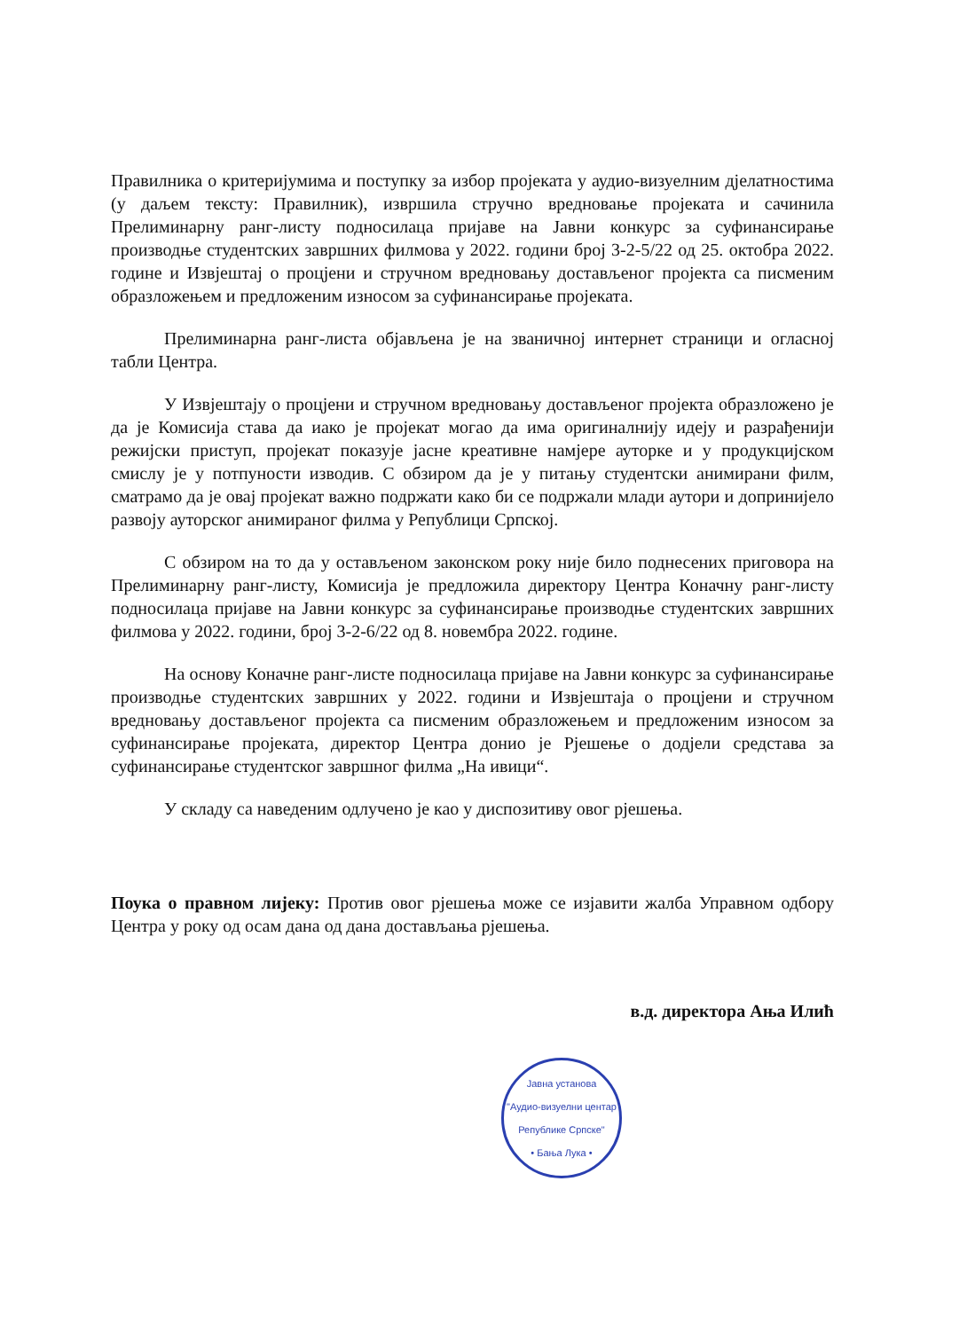Правилника о критеријумима и поступку за избор пројеката у аудио-визуелним дјелатностима (у даљем тексту: Правилник), извршила стручно вредновање пројеката и сачинила Прелиминарну ранг-листу подносилаца пријаве на Јавни конкурс за суфинансирање производње студентских завршних филмова у 2022. години број 3-2-5/22 од 25. октобра 2022. године и Извјештај о процјени и стручном вредновању достављеног пројекта са писменим образложењем и предложеним износом за суфинансирање пројеката.
Прелиминарна ранг-листа објављена је на званичној интернет страници и огласној табли Центра.
У Извјештају о процјени и стручном вредновању достављеног пројекта образложено је да је Комисија става да иако је пројекат могао да има оригиналнију идеју и разрађенији режијски приступ, пројекат показује јасне креативне намјере ауторке и у продукцијском смислу је у потпуности изводив. С обзиром да је у питању студентски анимирани филм, сматрамо да је овај пројекат важно подржати како би се подржали млади аутори и допринијело развоју ауторског анимираног филма у Републици Српској.
С обзиром на то да у остављеном законском року није било поднесених приговора на Прелиминарну ранг-листу, Комисија је предложила директору Центра Коначну ранг-листу подносилаца пријаве на Јавни конкурс за суфинансирање производње студентских завршних филмова у 2022. години, број 3-2-6/22 од 8. новембра 2022. године.
На основу Коначне ранг-листе подносилаца пријаве на Јавни конкурс за суфинансирање производње студентских завршних у 2022. години и Извјештаја о процјени и стручном вредновању достављеног пројекта са писменим образложењем и предложеним износом за суфинансирање пројеката, директор Центра донио је Рјешење о додјели средстава за суфинансирање студентског завршног филма „На ивици“.
У складу са наведеним одлучено је као у диспозитиву овог рјешења.
Поука о правном лијеку: Против овог рјешења може се изјавити жалба Управном одбору Центра у року од осам дана од дана достављања рјешења.
в.д. директора Ања Илић
Јавна установа
"Аудио-визуелни центар Републике Српске"
• Бања Лука •